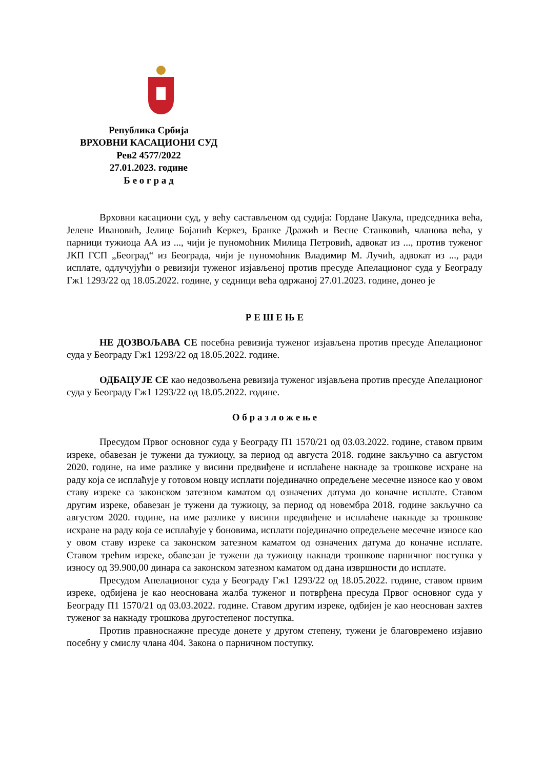Република Србија
ВРХОВНИ КАСАЦИОНИ СУД
Рев2 4577/2022
27.01.2023. године
Б е о г р а д
Врховни касациони суд, у већу састављеном од судија: Гордане Џакула, председника већа, Јелене Ивановић, Јелице Бојанић Керкез, Бранке Дражић и Весне Станковић, чланова већа, у парници тужиоца АА из ..., чији је пуномоћник Милица Петровић, адвокат из ..., против туженог ЈКП ГСП „Београд“ из Београда, чији је пуномоћник Владимир М. Лучић, адвокат из ..., ради исплате, одлучујући о ревизији туженог изјављеној против пресуде Апелационог суда у Београду Гж1 1293/22 од 18.05.2022. године, у седници већа одржаној 27.01.2023. године, донео је
Р Е Ш Е Њ Е
НЕ ДОЗВОЉАВА СЕ посебна ревизија туженог изјављена против пресуде Апелационог суда у Београду Гж1 1293/22 од 18.05.2022. године.
ОДБАЦУЈЕ СЕ као недозвољена ревизија туженог изјављена против пресуде Апелационог суда у Београду Гж1 1293/22 од 18.05.2022. године.
О б р а з л о ж е њ е
Пресудом Првог основног суда у Београду П1 1570/21 од 03.03.2022. године, ставом првим изреке, обавезан је тужени да тужиоцу, за период од августа 2018. године закључно са августом 2020. године, на име разлике у висини предвиђене и исплаћене накнаде за трошкове исхране на раду која се исплаћује у готовом новцу исплати појединачно опредељене месечне износе као у овом ставу изреке са законском затезном каматом од означених датума до коначне исплате. Ставом другим изреке, обавезан је тужени да тужиоцу, за период од новембра 2018. године закључно са августом 2020. године, на име разлике у висини предвиђене и исплаћене накнаде за трошкове исхране на раду која се исплаћује у боновима, исплати појединачно опредељене месечне износе као у овом ставу изреке са законском затезном каматом од означених датума до коначне исплате. Ставом трећим изреке, обавезан је тужени да тужиоцу накнади трошкове парничног поступка у износу од 39.900,00 динара са законском затезном каматом од дана извршности до исплате.
Пресудом Апелационог суда у Београду Гж1 1293/22 од 18.05.2022. године, ставом првим изреке, одбијена је као неоснована жалба туженог и потврђена пресуда Првог основног суда у Београду П1 1570/21 од 03.03.2022. године. Ставом другим изреке, одбијен је као неоснован захтев туженог за накнаду трошкова другостепеног поступка.
Против правноснажне пресуде донете у другом степену, тужени је благовремено изјавио посебну у смислу члана 404. Закона о парничном поступку.